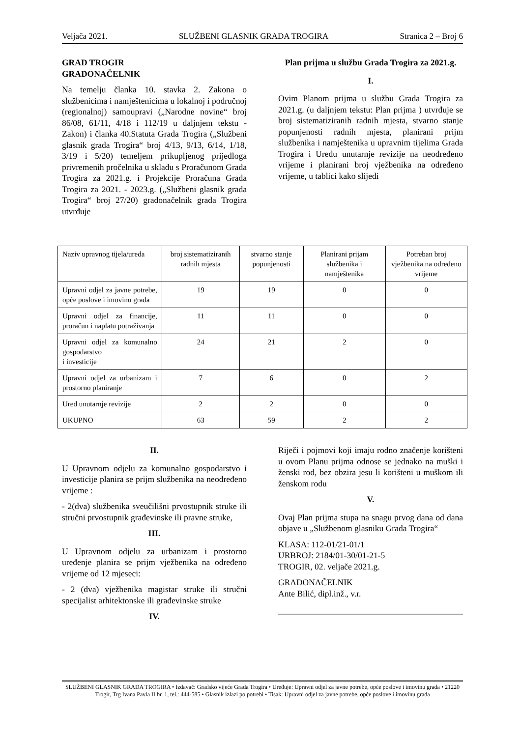Veljača 2021. SLUŽBENI GLASNIK GRADA TROGIRA Stranica 2 – Broj 6
GRAD TROGIR
GRADONAČELNIK
Na temelju članka 10. stavka 2. Zakona o službenicima i namještenicima u lokalnoj i područnoj (regionalnoj) samoupravi („Narodne novine“ broj 86/08, 61/11, 4/18 i 112/19 u daljnjem tekstu - Zakon) i članka 40.Statuta Grada Trogira („Službeni glasnik grada Trogira“ broj 4/13, 9/13, 6/14, 1/18, 3/19 i 5/20) temeljem prikupljenog prijedloga privremenih pročelnika u skladu s Proračunom Grada Trogira za 2021.g. i Projekcije Proračuna Grada Trogira za 2021. - 2023.g. („Službeni glasnik grada Trogira“ broj 27/20) gradonačelnik grada Trogira utvrđuje
Plan prijma u službu Grada Trogira za 2021.g.
I.
Ovim Planom prijma u službu Grada Trogira za 2021.g. (u daljnjem tekstu: Plan prijma ) utvrđuje se broj sistematiziranih radnih mjesta, stvarno stanje popunjenosti radnih mjesta, planirani prijm službenika i namještenika u upravnim tijelima Grada Trogira i Uredu unutarnje revizije na neodređeno vrijeme i planirani broj vježbenika na određeno vrijeme, u tablici kako slijedi
| Naziv upravnog tijela/ureda | broj sistematiziranih radnih mjesta | stvarno stanje popunjenosti | Planirani prijam službenika i namještenika | Potreban broj vježbenika na određeno vrijeme |
| Upravni odjel za javne potrebe, opće poslove i imovinu grada | 19 | 19 | 0 | 0 |
| Upravni odjel za financije, proračun i naplatu potraživanja | 11 | 11 | 0 | 0 |
| Upravni odjel za komunalno gospodarstvo i investicije | 24 | 21 | 2 | 0 |
| Upravni odjel za urbanizam i prostorno planiranje | 7 | 6 | 0 | 2 |
| Ured unutarnje revizije | 2 | 2 | 0 | 0 |
| UKUPNO | 63 | 59 | 2 | 2 |
II.
U Upravnom odjelu za komunalno gospodarstvo i investicije planira se prijm službenika na neodređeno vrijeme :
- 2(dva) službenika sveučilišni prvostupnik struke ili stručni prvostupnik građevinske ili pravne struke,
III.
U Upravnom odjelu za urbanizam i prostorno uređenje planira se prijm vježbenika na određeno vrijeme od 12 mjeseci:
- 2 (dva) vježbenika magistar struke ili stručni specijalist arhitektonske ili građevinske struke
IV.
Riječi i pojmovi koji imaju rodno značenje korišteni u ovom Planu prijma odnose se jednako na muški i ženski rod, bez obzira jesu li korišteni u muškom ili ženskom rodu
V.
Ovaj Plan prijma stupa na snagu prvog dana od dana objave u „Službenom glasniku Grada Trogira“
KLASA: 112-01/21-01/1
URBROJ: 2184/01-30/01-21-5
TROGIR, 02. veljače 2021.g.
GRADONAČELNIK
Ante Bilić, dipl.inž., v.r.
SLUŽBENI GLASNIK GRADA TROGIRA • Izdavač: Gradsko vijeće Grada Trogira • Uređuje: Upravni odjel za javne potrebe, opće poslove i imovinu grada • 21220 Trogir, Trg Ivana Pavla II br. 1, tel.: 444-585 • Glasnik izlazi po potrebi • Tisak: Upravni odjel za javne potrebe, opće poslove i imovinu grada